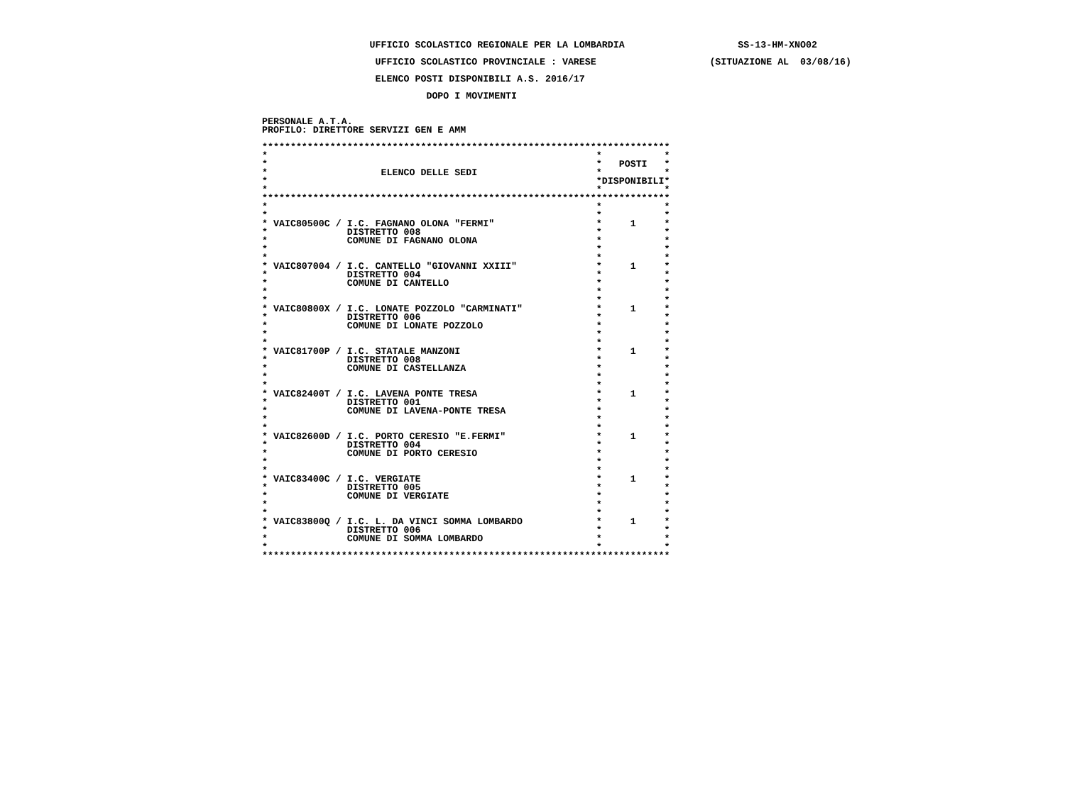UFFICIO SCOLASTICO REGIONALE PER LA LOMBARDIA SS-13-HM-XNO02
UFFICIO SCOLASTICO PROVINCIALE : VARESE (SITUAZIONE AL 03/08/16)
ELENCO POSTI DISPONIBILI A.S. 2016/17
DOPO I MOVIMENTI
PERSONALE A.T.A.
PROFILO: DIRETTORE SERVIZI GEN E AMM
************************************************************************
* * *
* * POSTI *
* ELENCO DELLE SEDI * *
* *DISPONIBILI*
* * *
************************************************************************
* * *
* * *
* VAIC80500C / I.C. FAGNANO OLONA "FERMI" * 1 *
* DISTRETTO 008 * *
* COMUNE DI FAGNANO OLONA * *
* * *
* * *
* VAIC807004 / I.C. CANTELLO "GIOVANNI XXIII" * 1 *
* DISTRETTO 004 * *
* COMUNE DI CANTELLO * *
* * *
* * *
* VAIC80800X / I.C. LONATE POZZOLO "CARMINATI" * 1 *
* DISTRETTO 006 * *
* COMUNE DI LONATE POZZOLO * *
* * *
* * *
* VAIC81700P / I.C. STATALE MANZONI * 1 *
* DISTRETTO 008 * *
* COMUNE DI CASTELLANZA * *
* * *
* * *
* VAIC82400T / I.C. LAVENA PONTE TRESA * 1 *
* DISTRETTO 001 * *
* COMUNE DI LAVENA-PONTE TRESA * *
* * *
* * *
* VAIC82600D / I.C. PORTO CERESIO "E.FERMI" * 1 *
* DISTRETTO 004 * *
* COMUNE DI PORTO CERESIO * *
* * *
* * *
* VAIC83400C / I.C. VERGIATE * 1 *
* DISTRETTO 005 * *
* COMUNE DI VERGIATE * *
* * *
* * *
* VAIC83800Q / I.C. L. DA VINCI SOMMA LOMBARDO * 1 *
* DISTRETTO 006 * *
* COMUNE DI SOMMA LOMBARDO * *
* * *
************************************************************************